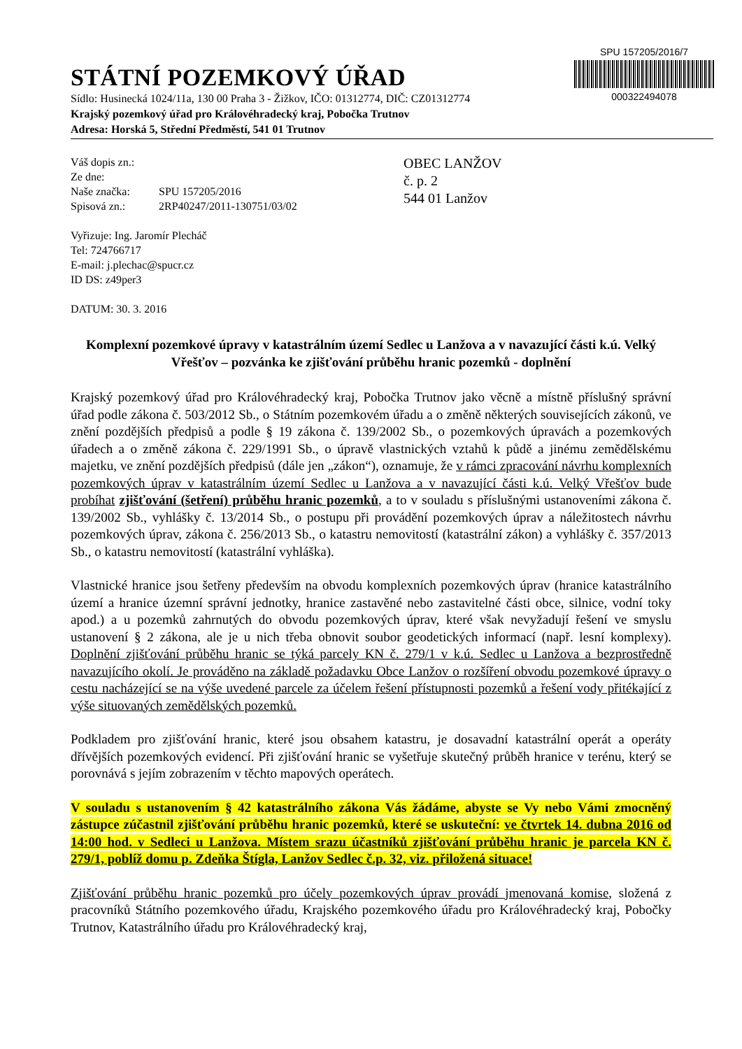SPU 157205/2016/7
000322494078
STÁTNÍ POZEMKOVÝ ÚŘAD
Sídlo: Husinecká 1024/11a, 130 00 Praha 3 - Žižkov, IČO: 01312774, DIČ: CZ01312774
Krajský pozemkový úřad pro Královéhradecký kraj, Pobočka Trutnov
Adresa: Horská 5, Střední Předměstí, 541 01 Trutnov
Váš dopis zn.:
Ze dne:
Naše značka: SPU 157205/2016
Spisová zn.: 2RP40247/2011-130751/03/02
Vyřizuje: Ing. Jaromír Plecháč
Tel: 724766717
E-mail: j.plechac@spucr.cz
ID DS: z49per3
DATUM: 30. 3. 2016
OBEC LANŽOV
č. p. 2
544 01 Lanžov
Komplexní pozemkové úpravy v katastrálním území Sedlec u Lanžova a v navazující části k.ú. Velký Vřešťov – pozvánka ke zjišťování průběhu hranic pozemků - doplnění
Krajský pozemkový úřad pro Královéhradecký kraj, Pobočka Trutnov jako věcně a místně příslušný správní úřad podle zákona č. 503/2012 Sb., o Státním pozemkovém úřadu a o změně některých souvisejících zákonů, ve znění pozdějších předpisů a podle § 19 zákona č. 139/2002 Sb., o pozemkových úpravách a pozemkových úřadech a o změně zákona č. 229/1991 Sb., o úpravě vlastnických vztahů k půdě a jinému zemědělskému majetku, ve znění pozdějších předpisů (dále jen „zákon“), oznamuje, že v rámci zpracování návrhu komplexních pozemkových úprav v katastrálním území Sedlec u Lanžova a v navazující části k.ú. Velký Vřešťov bude probíhat zjišťování (šetření) průběhu hranic pozemků, a to v souladu s příslušnými ustanoveními zákona č. 139/2002 Sb., vyhlášky č. 13/2014 Sb., o postupu při provádění pozemkových úprav a náležitostech návrhu pozemkových úprav, zákona č. 256/2013 Sb., o katastru nemovitostí (katastrální zákon) a vyhlášky č. 357/2013 Sb., o katastru nemovitostí (katastrální vyhláška).
Vlastnické hranice jsou šetřeny především na obvodu komplexních pozemkových úprav (hranice katastrálního území a hranice územní správní jednotky, hranice zastavěné nebo zastavitelné části obce, silnice, vodní toky apod.) a u pozemků zahrnutých do obvodu pozemkových úprav, které však nevyžadují řešení ve smyslu ustanovení § 2 zákona, ale je u nich třeba obnovit soubor geodetických informací (např. lesní komplexy). Doplnění zjišťování průběhu hranic se týká parcely KN č. 279/1 v k.ú. Sedlec u Lanžova a bezprostředně navazujícího okolí. Je prováděno na základě požadavku Obce Lanžov o rozšíření obvodu pozemkové úpravy o cestu nacházející se na výše uvedené parcele za účelem řešení přístupnosti pozemků a řešení vody přitékající z výše situovaných zemědělských pozemků.
Podkladem pro zjišťování hranic, které jsou obsahem katastru, je dosavadní katastrální operát a operáty dřívějších pozemkových evidencí. Při zjišťování hranic se vyšetřuje skutečný průběh hranice v terénu, který se porovnává s jejím zobrazením v těchto mapových operátech.
V souladu s ustanovením § 42 katastrálního zákona Vás žádáme, abyste se Vy nebo Vámi zmocněný zástupce zúčastnil zjišťování průběhu hranic pozemků, které se uskuteční: ve čtvrtek 14. dubna 2016 od 14:00 hod. v Sedleci u Lanžova. Místem srazu účastníků zjišťování průběhu hranic je parcela KN č. 279/1, poblíž domu p. Zdeňka Štígla, Lanžov Sedlec č.p. 32, viz. přiložená situace!
Zjišťování průběhu hranic pozemků pro účely pozemkových úprav provádí jmenovaná komise, složená z pracovníků Státního pozemkového úřadu, Krajského pozemkového úřadu pro Královéhradecký kraj, Pobočky Trutnov, Katastrálního úřadu pro Královéhradecký kraj,